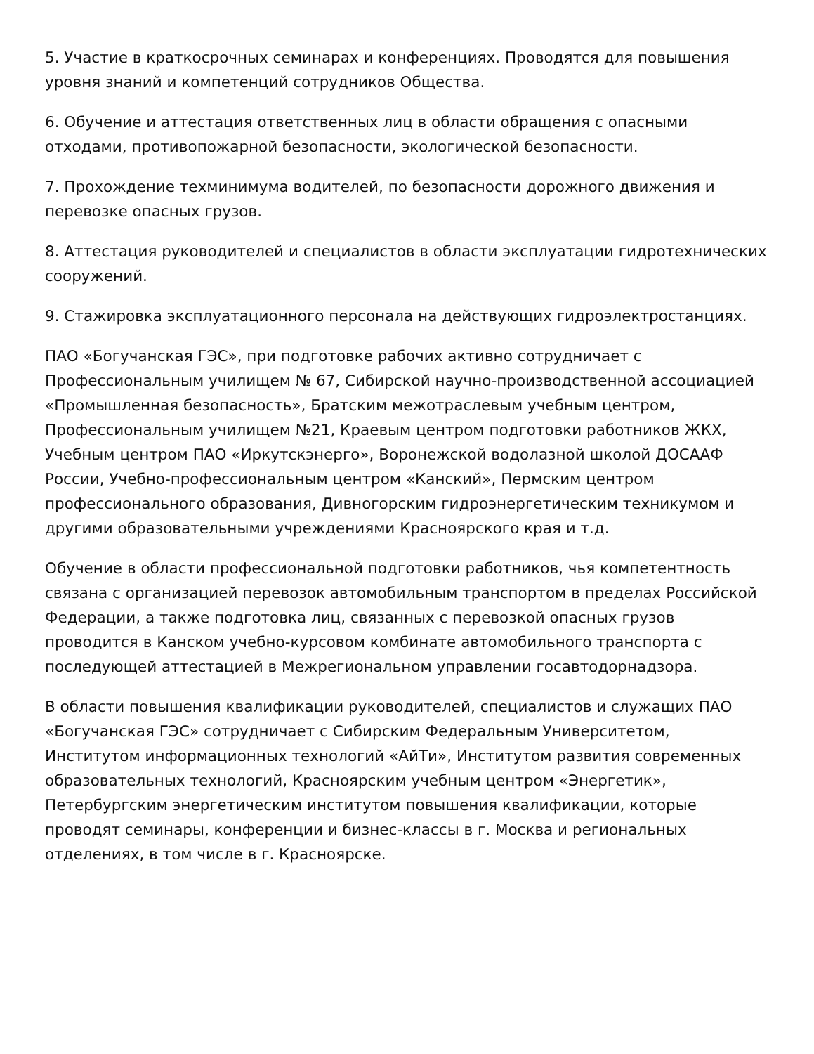5. Участие в краткосрочных семинарах и конференциях. Проводятся для повышения уровня знаний и компетенций сотрудников Общества.
6. Обучение и аттестация ответственных лиц в области обращения с опасными отходами, противопожарной безопасности, экологической безопасности.
7. Прохождение техминимума водителей, по безопасности дорожного движения и перевозке опасных грузов.
8. Аттестация руководителей и специалистов в области эксплуатации гидротехнических сооружений.
9. Стажировка эксплуатационного персонала на действующих гидроэлектростанциях.
ПАО «Богучанская ГЭС», при подготовке рабочих активно сотрудничает с Профессиональным училищем № 67, Сибирской научно-производственной ассоциацией «Промышленная безопасность», Братским межотраслевым учебным центром, Профессиональным училищем №21, Краевым центром подготовки работников ЖКХ, Учебным центром ПАО «Иркутскэнерго», Воронежской водолазной школой ДОСААФ России, Учебно-профессиональным центром «Канский», Пермским центром профессионального образования, Дивногорским гидроэнергетическим техникумом и другими образовательными учреждениями Красноярского края и т.д.
Обучение в области профессиональной подготовки работников, чья компетентность связана с организацией перевозок автомобильным транспортом в пределах Российской Федерации, а также подготовка лиц, связанных с перевозкой опасных грузов проводится в Канском учебно-курсовом комбинате автомобильного транспорта с последующей аттестацией в Межрегиональном управлении госавтодорнадзора.
В области повышения квалификации руководителей, специалистов и служащих ПАО «Богучанская ГЭС» сотрудничает с Сибирским Федеральным Университетом, Институтом информационных технологий «АйТи», Институтом развития современных образовательных технологий, Красноярским учебным центром «Энергетик», Петербургским энергетическим институтом повышения квалификации, которые проводят семинары, конференции и бизнес-классы в г. Москва и региональных отделениях, в том числе в г. Красноярске.